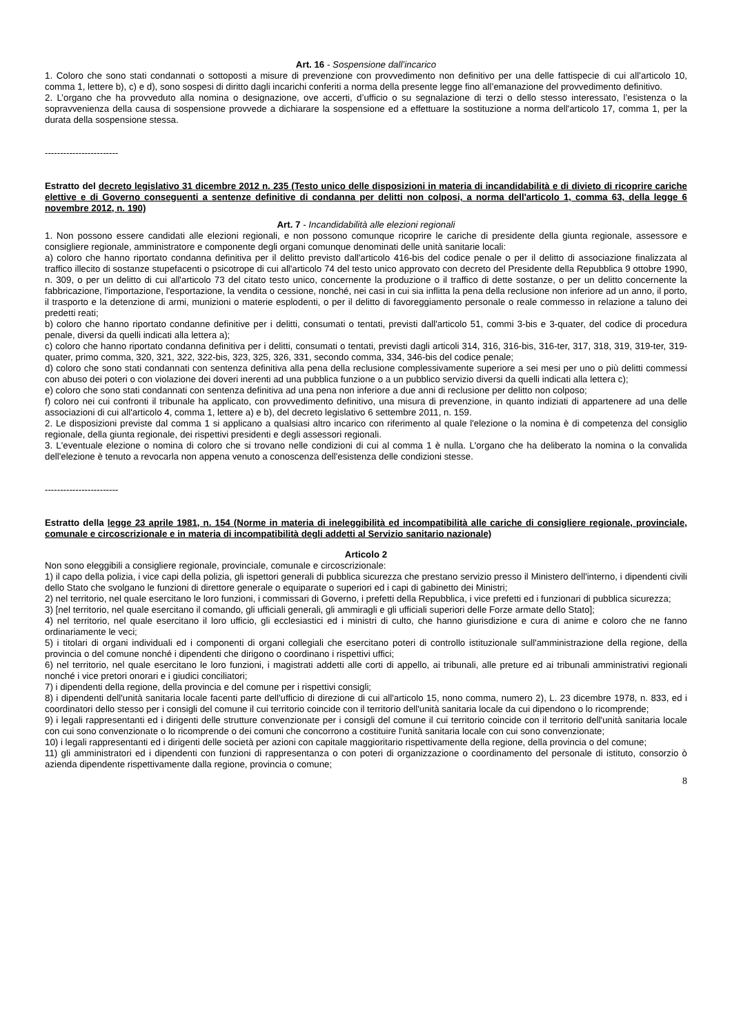Art. 16 - Sospensione dall’incarico
1. Coloro che sono stati condannati o sottoposti a misure di prevenzione con provvedimento non definitivo per una delle fattispecie di cui all’articolo 10, comma 1, lettere b), c) e d), sono sospesi di diritto dagli incarichi conferiti a norma della presente legge fino all’emanazione del provvedimento definitivo.
2. L’organo che ha provveduto alla nomina o designazione, ove accerti, d’ufficio o su segnalazione di terzi o dello stesso interessato, l’esistenza o la sopravvenienza della causa di sospensione provvede a dichiarare la sospensione ed a effettuare la sostituzione a norma dell'articolo 17, comma 1, per la durata della sospensione stessa.
------------------------
Estratto del decreto legislativo 31 dicembre 2012 n. 235 (Testo unico delle disposizioni in materia di incandidabilità e di divieto di ricoprire cariche elettive e di Governo conseguenti a sentenze definitive di condanna per delitti non colposi, a norma dell'articolo 1, comma 63, della legge 6 novembre 2012, n. 190)
Art. 7 - Incandidabilità alle elezioni regionali
1. Non possono essere candidati alle elezioni regionali, e non possono comunque ricoprire le cariche di presidente della giunta regionale, assessore e consigliere regionale, amministratore e componente degli organi comunque denominati delle unità sanitarie locali:
a) coloro che hanno riportato condanna definitiva per il delitto previsto dall'articolo 416-bis del codice penale o per il delitto di associazione finalizzata al traffico illecito di sostanze stupefacenti o psicotrope di cui all'articolo 74 del testo unico approvato con decreto del Presidente della Repubblica 9 ottobre 1990, n. 309, o per un delitto di cui all'articolo 73 del citato testo unico, concernente la produzione o il traffico di dette sostanze, o per un delitto concernente la fabbricazione, l'importazione, l'esportazione, la vendita o cessione, nonché, nei casi in cui sia inflitta la pena della reclusione non inferiore ad un anno, il porto, il trasporto e la detenzione di armi, munizioni o materie esplodenti, o per il delitto di favoreggiamento personale o reale commesso in relazione a taluno dei predetti reati;
b) coloro che hanno riportato condanne definitive per i delitti, consumati o tentati, previsti dall'articolo 51, commi 3-bis e 3-quater, del codice di procedura penale, diversi da quelli indicati alla lettera a);
c) coloro che hanno riportato condanna definitiva per i delitti, consumati o tentati, previsti dagli articoli 314, 316, 316-bis, 316-ter, 317, 318, 319, 319-ter, 319-quater, primo comma, 320, 321, 322, 322-bis, 323, 325, 326, 331, secondo comma, 334, 346-bis del codice penale;
d) coloro che sono stati condannati con sentenza definitiva alla pena della reclusione complessivamente superiore a sei mesi per uno o più delitti commessi con abuso dei poteri o con violazione dei doveri inerenti ad una pubblica funzione o a un pubblico servizio diversi da quelli indicati alla lettera c);
e) coloro che sono stati condannati con sentenza definitiva ad una pena non inferiore a due anni di reclusione per delitto non colposo;
f) coloro nei cui confronti il tribunale ha applicato, con provvedimento definitivo, una misura di prevenzione, in quanto indiziati di appartenere ad una delle associazioni di cui all'articolo 4, comma 1, lettere a) e b), del decreto legislativo 6 settembre 2011, n. 159.
2. Le disposizioni previste dal comma 1 si applicano a qualsiasi altro incarico con riferimento al quale l'elezione o la nomina è di competenza del consiglio regionale, della giunta regionale, dei rispettivi presidenti e degli assessori regionali.
3. L'eventuale elezione o nomina di coloro che si trovano nelle condizioni di cui al comma 1 è nulla. L'organo che ha deliberato la nomina o la convalida dell'elezione è tenuto a revocarla non appena venuto a conoscenza dell'esistenza delle condizioni stesse.
------------------------
Estratto della legge 23 aprile 1981, n. 154 (Norme in materia di ineleggibilità ed incompatibilità alle cariche di consigliere regionale, provinciale, comunale e circoscrizionale e in materia di incompatibilità degli addetti al Servizio sanitario nazionale)
Articolo 2
Non sono eleggibili a consigliere regionale, provinciale, comunale e circoscrizionale:
1) il capo della polizia, i vice capi della polizia, gli ispettori generali di pubblica sicurezza che prestano servizio presso il Ministero dell'interno, i dipendenti civili dello Stato che svolgano le funzioni di direttore generale o equiparate o superiori ed i capi di gabinetto dei Ministri;
2) nel territorio, nel quale esercitano le loro funzioni, i commissari di Governo, i prefetti della Repubblica, i vice prefetti ed i funzionari di pubblica sicurezza;
3) [nel territorio, nel quale esercitano il comando, gli ufficiali generali, gli ammiragli e gli ufficiali superiori delle Forze armate dello Stato];
4) nel territorio, nel quale esercitano il loro ufficio, gli ecclesiastici ed i ministri di culto, che hanno giurisdizione e cura di anime e coloro che ne fanno ordinariamente le veci;
5) i titolari di organi individuali ed i componenti di organi collegiali che esercitano poteri di controllo istituzionale sull'amministrazione della regione, della provincia o del comune nonché i dipendenti che dirigono o coordinano i rispettivi uffici;
6) nel territorio, nel quale esercitano le loro funzioni, i magistrati addetti alle corti di appello, ai tribunali, alle preture ed ai tribunali amministrativi regionali nonché i vice pretori onorari e i giudici conciliatori;
7) i dipendenti della regione, della provincia e del comune per i rispettivi consigli;
8) i dipendenti dell'unità sanitaria locale facenti parte dell'ufficio di direzione di cui all'articolo 15, nono comma, numero 2), L. 23 dicembre 1978, n. 833, ed i coordinatori dello stesso per i consigli del comune il cui territorio coincide con il territorio dell'unità sanitaria locale da cui dipendono o lo ricomprende;
9) i legali rappresentanti ed i dirigenti delle strutture convenzionate per i consigli del comune il cui territorio coincide con il territorio dell'unità sanitaria locale con cui sono convenzionate o lo ricomprende o dei comuni che concorrono a costituire l'unità sanitaria locale con cui sono convenzionate;
10) i legali rappresentanti ed i dirigenti delle società per azioni con capitale maggioritario rispettivamente della regione, della provincia o del comune;
11) gli amministratori ed i dipendenti con funzioni di rappresentanza o con poteri di organizzazione o coordinamento del personale di istituto, consorzio ò azienda dipendente rispettivamente dalla regione, provincia o comune;
8